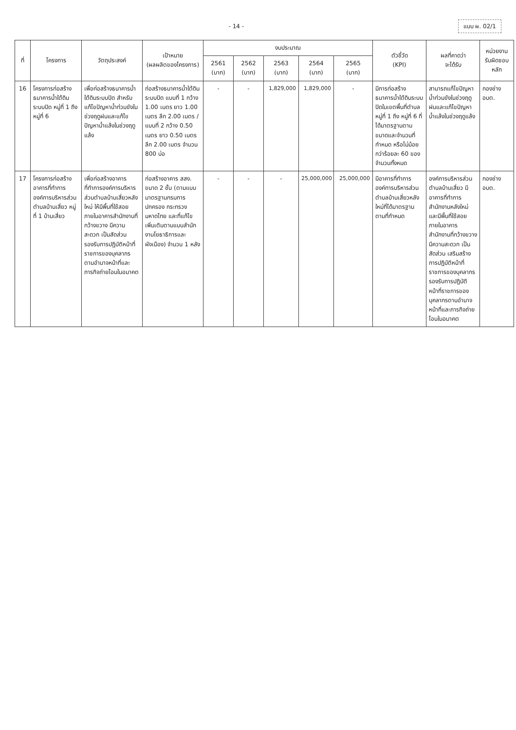- 14 - แบบ ผ. 02/1
| ที่ | โครงการ | วัตถุประสงค์ | เป้าหมาย (ผลผลิตของโครงการ) | งบประมาณ | | | | | ตัวชี้วัด (KPI) | ผลที่คาดว่า จะได้รับ | หน่วยงาน รับผิดชอบหลัก |
| --- | --- | --- | --- | --- | --- | --- | --- | --- | --- | --- | --- |
| | | | | 2561 (บาท) | 2562 (บาท) | 2563 (บาท) | 2564 (บาท) | 2565 (บาท) | | | |
| 16 | โครงการก่อสร้างธนาคารน้ำใต้ดินระบบปิด หมู่ที่ 1 ถึง หมู่ที่ 6 | เพื่อก่อสร้างธนาคารน้ำใต้ดินระบบปิด สำหรับแก้ไขปัญหาน้ำท่วมขังในช่วงฤดูฝนและแก้ไขปัญหาน้ำแล้งในช่วงฤดูแล้ง | ก่อสร้างธนาคารน้ำใต้ดินระบบปิด แบบที่ 1 กว้าง 1.00 เมตร ยาว 1.00 เมตร ลึก 2.00 เมตร / แบบที่ 2 กว้าง 0.50 เมตร ยาว 0.50 เมตร ลึก 2.00 เมตร จำนวน 800 บ่อ | - | - | 1,829,000 | 1,829,000 | - | มีการก่อสร้างธนาคารน้ำใต้ดินระบบปิดในเขตพื้นที่ตำบล หมู่ที่ 1 ถึง หมู่ที่ 6 ที่ได้มาตรฐานตามขนาดและจำนวนที่กำหนด หรือไม่น้อยกว่าร้อยละ 60 ของจำนวนทั้งหมด | สามารถแก้ไขปัญหาน้ำท่วมขังในช่วงฤดูฝนและแก้ไขปัญหาน้ำแล้งในช่วงฤดูแล้ง | กองช่าง อบต. |
| 17 | โครงการก่อสร้างอาคารที่ทำการองค์การบริหารส่วนตำบลบ้านเสี่ยว หมู่ที่ 1 บ้านเสี่ยว | เพื่อก่อสร้างอาคารที่ทำการองค์การบริหารส่วนตำบลบ้านเสี่ยวหลังใหม่ ให้มีพื้นที่ใช้สอยภายในอาคารสำนักงานที่กว้างขวาง มีความสะดวก เป็นสัดส่วน รองรับการปฏิบัติหน้าที่ราชการของบุคลากรตามอำนาจหน้าที่และภารกิจถ่ายโอนในอนาคต | ก่อสร้างอาคาร สสง. ขนาด 2 ชั้น (ตามแบบมาตรฐานกรมการปกครอง กระทรวงมหาดไทย และที่แก้ไขเพิ่มเติมตามแบบสำนักงานโยธาธิการและผังเมือง) จำนวน 1 หลัง | - | - | - | 25,000,000 | 25,000,000 | มีอาคารที่ทำการองค์การบริหารส่วนตำบลบ้านเสี่ยวหลังใหม่ที่ได้มาตรฐานตามที่กำหนด | องค์การบริหารส่วนตำบลบ้านเสี่ยว มีอาคารที่ทำการสำนักงานหลังใหม่ และมีพื้นที่ใช้สอยภายในอาคารสำนักงานที่กว้างขวาง มีความสะดวก เป็นสัดส่วน เสริมสร้างการปฏิบัติหน้าที่ราชการของบุคลากร รองรับการปฏิบัติหน้าที่ราชการของบุคลากรตามอำนาจหน้าที่และภารกิจถ่ายโอนในอนาคต | กองช่าง อบต. |